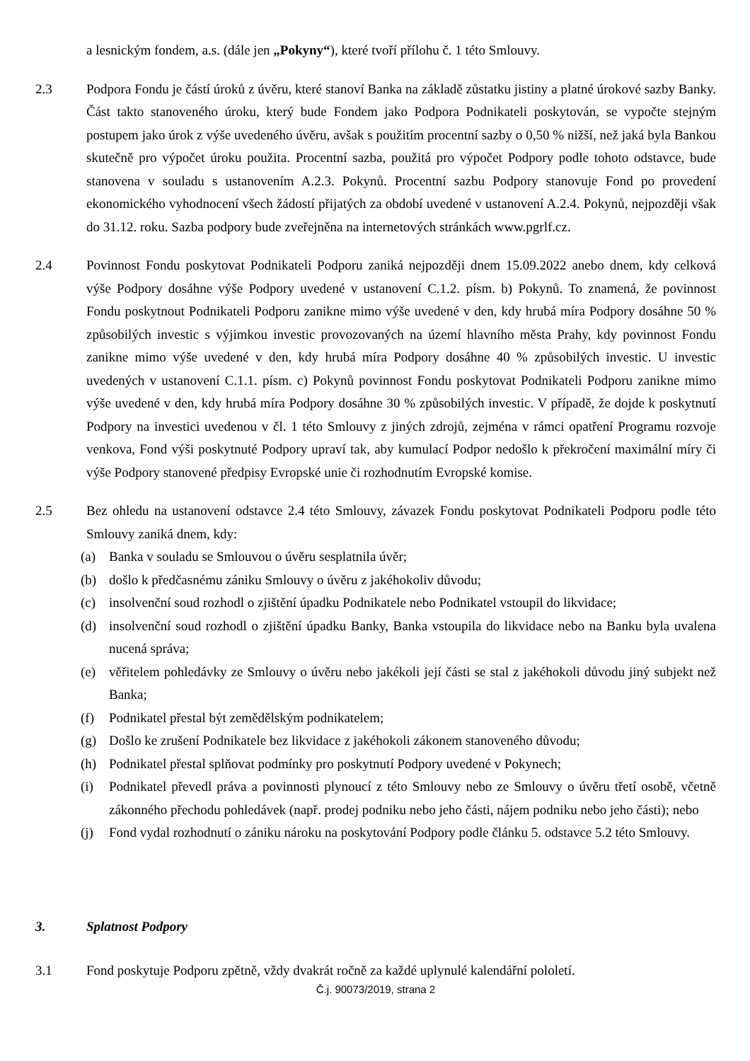a lesnickým fondem, a.s. (dále jen „Pokyny“), které tvoří přílohu č. 1 této Smlouvy.
2.3 Podpora Fondu je částí úroků z úvěru, které stanoví Banka na základě zůstatku jistiny a platné úrokové sazby Banky. Část takto stanoveného úroku, který bude Fondem jako Podpora Podnikateli poskytován, se vypočte stejným postupem jako úrok z výše uvedeného úvěru, avšak s použitím procentní sazby o 0,50 % nižší, než jaká byla Bankou skutečně pro výpočet úroku použita. Procentní sazba, použitá pro výpočet Podpory podle tohoto odstavce, bude stanovena v souladu s ustanovením A.2.3. Pokynů. Procentní sazbu Podpory stanovuje Fond po provedení ekonomického vyhodnocení všech žádostí přijatých za období uvedené v ustanovení A.2.4. Pokynů, nejpozději však do 31.12. roku. Sazba podpory bude zveřejněna na internetových stránkách www.pgrlf.cz.
2.4 Povinnost Fondu poskytovat Podnikateli Podporu zaniká nejpozději dnem 15.09.2022 anebo dnem, kdy celková výše Podpory dosáhne výše Podpory uvedené v ustanovení C.1.2. písm. b) Pokynů. To znamená, že povinnost Fondu poskytnout Podnikateli Podporu zanikne mimo výše uvedené v den, kdy hrubá míra Podpory dosáhne 50 % způsobilých investic s výjimkou investic provozovaných na území hlavního města Prahy, kdy povinnost Fondu zanikne mimo výše uvedené v den, kdy hrubá míra Podpory dosáhne 40 % způsobilých investic. U investic uvedených v ustanovení C.1.1. písm. c) Pokynů povinnost Fondu poskytovat Podnikateli Podporu zanikne mimo výše uvedené v den, kdy hrubá míra Podpory dosáhne 30 % způsobilých investic. V případě, že dojde k poskytnutí Podpory na investici uvedenou v čl. 1 této Smlouvy z jiných zdrojů, zejména v rámci opatření Programu rozvoje venkova, Fond výši poskytnuté Podpory upraví tak, aby kumulací Podpor nedošlo k překročení maximální míry či výše Podpory stanovené předpisy Evropské unie či rozhodnutím Evropské komise.
2.5 Bez ohledu na ustanovení odstavce 2.4 této Smlouvy, závazek Fondu poskytovat Podnikateli Podporu podle této Smlouvy zaniká dnem, kdy:
(a) Banka v souladu se Smlouvou o úvěru sesplatnila úvěr;
(b) došlo k předčasnému zániku Smlouvy o úvěru z jakéhokoliv důvodu;
(c) insolvenční soud rozhodl o zjištění úpadku Podnikatele nebo Podnikatel vstoupil do likvidace;
(d) insolvenční soud rozhodl o zjištění úpadku Banky, Banka vstoupila do likvidace nebo na Banku byla uvalena nucená správa;
(e) věřitelem pohledávky ze Smlouvy o úvěru nebo jakékoli její části se stal z jakéhokoli důvodu jiný subjekt než Banka;
(f) Podnikatel přestal být zemědělským podnikatelem;
(g) Došlo ke zrušení Podnikatele bez likvidace z jakéhokoli zákonem stanoveného důvodu;
(h) Podnikatel přestal splňovat podmínky pro poskytnutí Podpory uvedené v Pokynech;
(i) Podnikatel převedl práva a povinnosti plynoucí z této Smlouvy nebo ze Smlouvy o úvěru třetí osobě, včetně zákonného přechodu pohledávek (např. prodej podniku nebo jeho části, nájem podniku nebo jeho části); nebo
(j) Fond vydal rozhodnutí o zániku nároku na poskytování Podpory podle článku 5. odstavce 5.2 této Smlouvy.
3. Splatnost Podpory
3.1 Fond poskytuje Podporu zpětně, vždy dvakrát ročně za každé uplynulé kalendářní pololetí.
Č.j. 90073/2019, strana 2